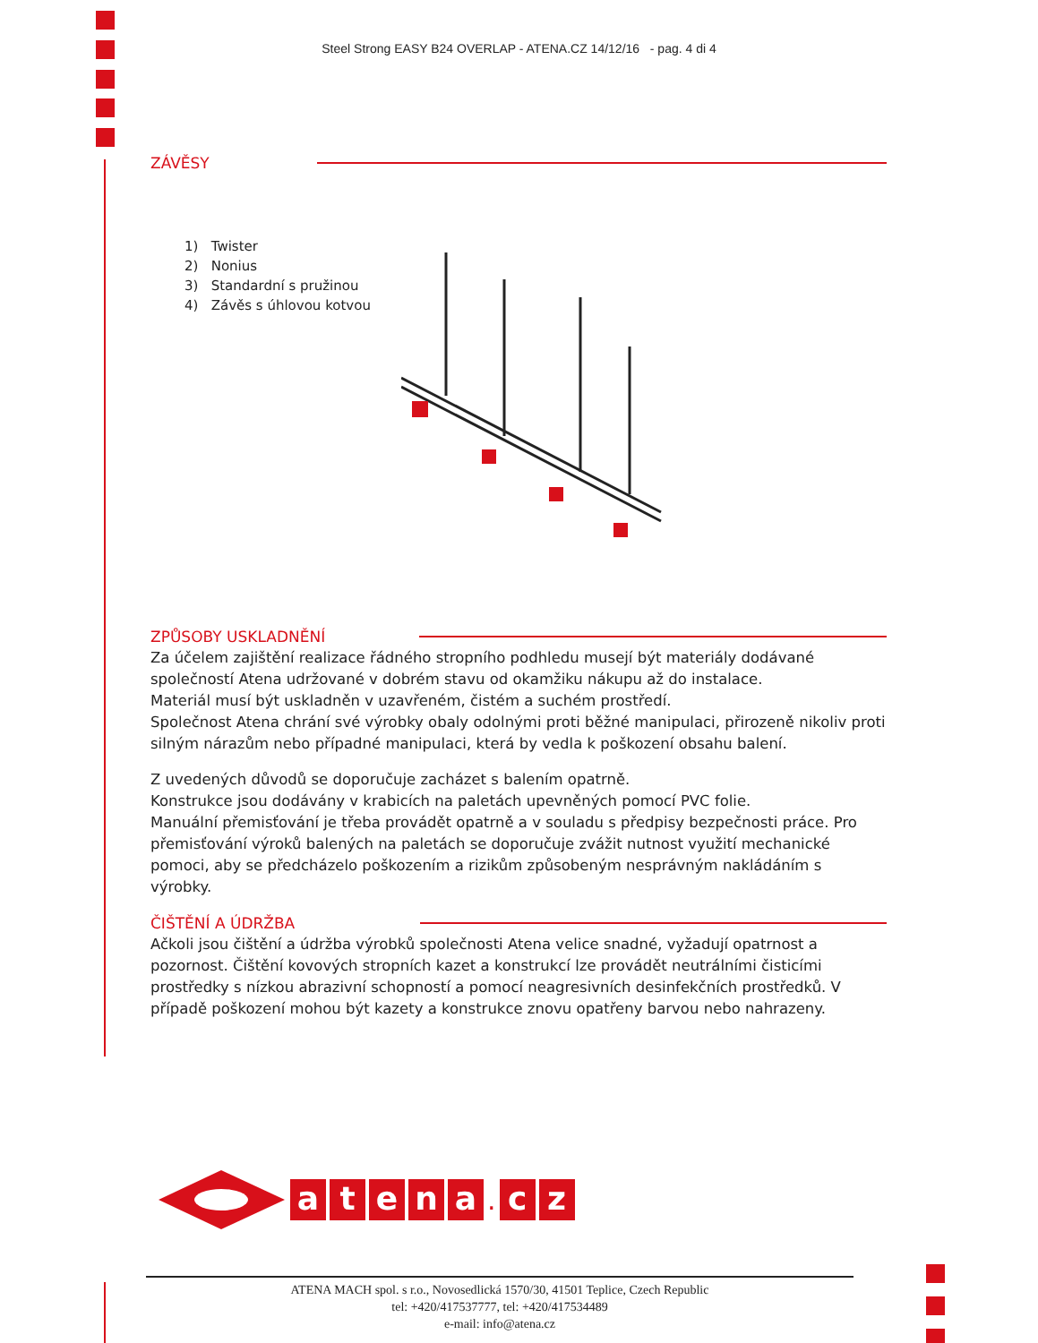Steel Strong EASY B24 OVERLAP - ATENA.CZ 14/12/16 - pag. 4 di 4
ZÁVĚSY
1) Twister
2) Nonius
3) Standardní s pružinou
4) Závěs s úhlovou kotvou
ZPŮSOBY USKLADNĚNÍ
Za účelem zajištění realizace řádného stropního podhledu musejí být materiály dodávané společností Atena udržované v dobrém stavu od okamžiku nákupu až do instalace.
Materiál musí být uskladněn v uzavřeném, čistém a suchém prostředí.
Společnost Atena chrání své výrobky obaly odolnými proti běžné manipulaci, přirozeně nikoliv proti silným nárazům nebo případné manipulaci, která by vedla k poškození obsahu balení.
Z uvedených důvodů se doporučuje zacházet s balením opatrně.
Konstrukce jsou dodávány v krabicích na paletách upevněných pomocí PVC folie.
Manuální přemisťování je třeba provádět opatrně a v souladu s předpisy bezpečnosti práce. Pro přemisťování výroků balených na paletách se doporučuje zvážit nutnost využití mechanické pomoci, aby se předcházelo poškozením a rizikům způsobeným nesprávným nakládáním s výrobky.
ČIŠTĚNÍ A ÚDRŽBA
Ačkoli jsou čištění a údržba výrobků společnosti Atena velice snadné, vyžadují opatrnost a pozornost. Čištění kovových stropních kazet a konstrukcí lze provádět neutrálními čisticími prostředky s nízkou abrazivní schopností a pomocí neagresivních desinfekčních prostředků. V případě poškození mohou být kazety a konstrukce znovu opatřeny barvou nebo nahrazeny.
atena. cz
ATENA MACH spol. s r.o., Novosedlická 1570/30, 41501 Teplice, Czech Republic
tel: +420/417537777, tel: +420/417534489
e-mail: info@atena.cz